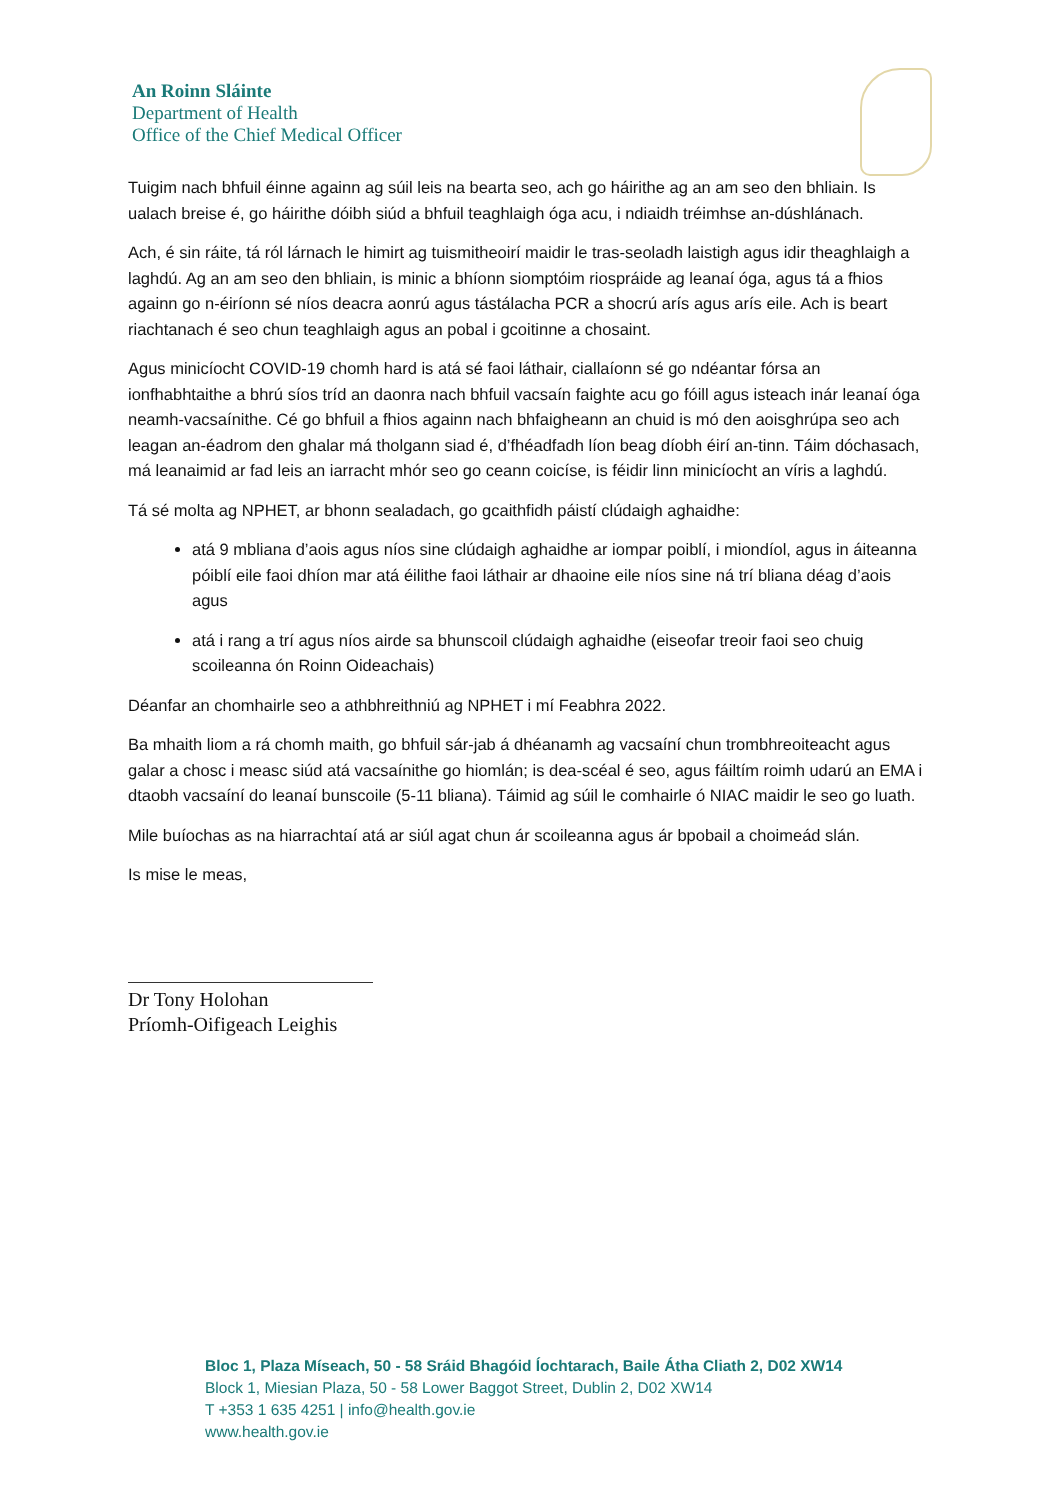An Roinn Sláinte
Department of Health
Office of the Chief Medical Officer
Tuigim nach bhfuil éinne againn ag súil leis na bearta seo, ach go háirithe ag an am seo den bhliain. Is ualach breise é, go háirithe dóibh siúd a bhfuil teaghlaigh óga acu, i ndiaidh tréimhse an-dúshlánach.
Ach, é sin ráite, tá ról lárnach le himirt ag tuismitheoirí maidir le tras-seoladh laistigh agus idir theaghlaigh a laghdú. Ag an am seo den bhliain, is minic a bhíonn siomptóim riospráide ag leanaí óga, agus tá a fhios againn go n-éiríonn sé níos deacra aonrú agus tástálacha PCR a shocrú arís agus arís eile. Ach is beart riachtanach é seo chun teaghlaigh agus an pobal i gcoitinne a chosaint.
Agus minicíocht COVID-19 chomh hard is atá sé faoi láthair, ciallaíonn sé go ndéantar fórsa an ionfhabhtaithe a bhrú síos tríd an daonra nach bhfuil vacsaín faighte acu go fóill agus isteach inár leanaí óga neamh-vacsaínithe. Cé go bhfuil a fhios againn nach bhfaigheann an chuid is mó den aoisghrúpa seo ach leagan an-éadrom den ghalar má tholgann siad é, d’fhéadfadh líon beag díobh éirí an-tinn. Táim dóchasach, má leanaimid ar fad leis an iarracht mhór seo go ceann coicíse, is féidir linn minicíocht an víris a laghdú.
Tá sé molta ag NPHET, ar bhonn sealadach, go gcaithfidh páistí clúdaigh aghaidhe:
atá 9 mbliana d’aois agus níos sine clúdaigh aghaidhe ar iompar poiblí, i miondíol, agus in áiteanna póiblí eile faoi dhíon mar atá éilithe faoi láthair ar dhaoine eile níos sine ná trí bliana déag d’aois agus
atá i rang a trí agus níos airde sa bhunscoil clúdaigh aghaidhe (eiseofar treoir faoi seo chuig scoileanna ón Roinn Oideachais)
Déanfar an chomhairle seo a athbhreithniú ag NPHET i mí Feabhra 2022.
Ba mhaith liom a rá chomh maith, go bhfuil sár-jab á dhéanamh ag vacsaíní chun trombhreoiteacht agus galar a chosc i measc siúd atá vacsaínithe go hiomlán; is dea-scéal é seo, agus fáiltím roimh udarú an EMA i dtaobh vacsaíní do leanaí bunscoile (5-11 bliana). Táimid ag súil le comhairle ó NIAC maidir le seo go luath.
Mile buíochas as na hiarrachtaí atá ar siúl agat chun ár scoileanna agus ár bpobail a choimeád slán.
Is mise le meas,
Dr Tony Holohan
Príomh-Oifigeach Leighis
Bloc 1, Plaza Míseach, 50 - 58 Sráid Bhagóid Íochtarach, Baile Átha Cliath 2, D02 XW14
Block 1, Miesian Plaza, 50 - 58 Lower Baggot Street, Dublin 2, D02 XW14
T +353 1 635 4251 | info@health.gov.ie
www.health.gov.ie